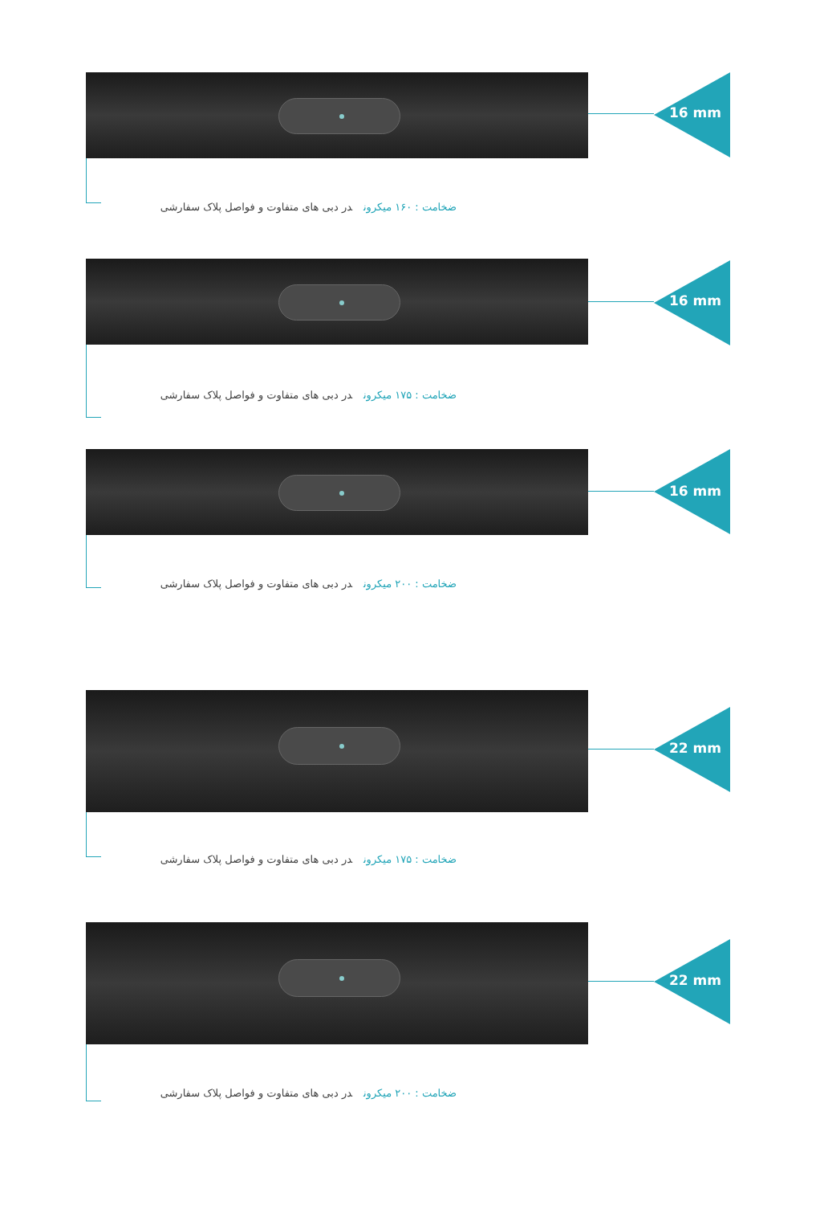16 mm
ضخامت : ۱۶۰ میکروندر دبی های متفاوت و فواصل پلاک سفارشی
16 mm
ضخامت : ۱۷۵ میکروندر دبی های متفاوت و فواصل پلاک سفارشی
16 mm
ضخامت : ۲۰۰ میکروندر دبی های متفاوت و فواصل پلاک سفارشی
22 mm
ضخامت : ۱۷۵ میکروندر دبی های متفاوت و فواصل پلاک سفارشی
22 mm
ضخامت : ۲۰۰ میکروندر دبی های متفاوت و فواصل پلاک سفارشی